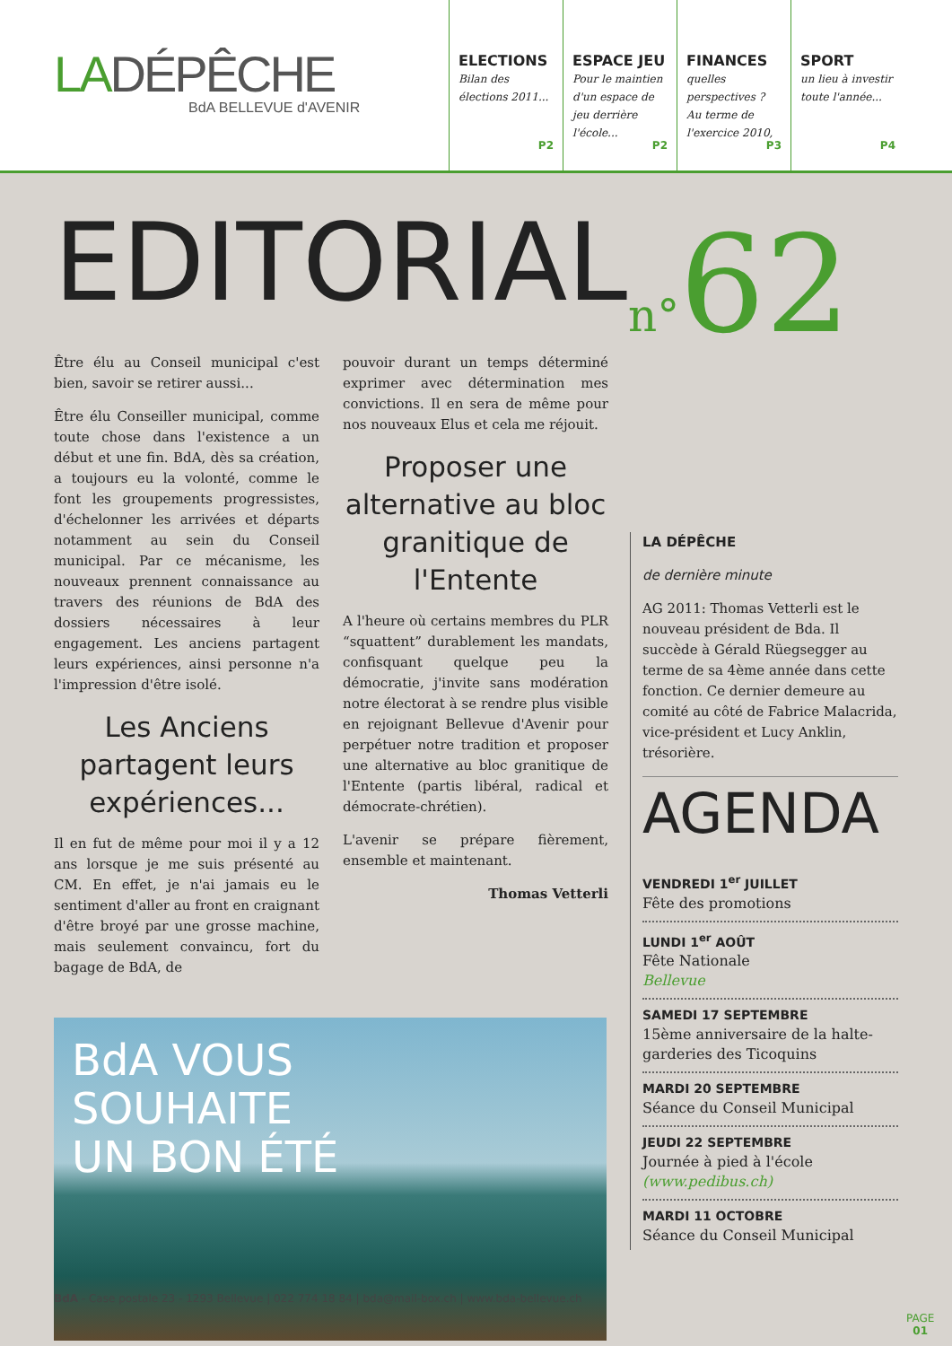LADÉPÊCHE
BdA BELLEVUE d'AVENIR
ELECTIONS
Bilan des élections 2011...
P2
ESPACE JEU
Pour le maintien d'un espace de jeu derrière l'école...
P2
FINANCES
quelles perspectives ? Au terme de l'exercice 2010,
P3
SPORT
un lieu à investir toute l'année...
P4
n°62
EDITORIAL
Être élu au Conseil municipal c'est bien, savoir se retirer aussi...
Être élu Conseiller municipal, comme toute chose dans l'existence a un début et une fin. BdA, dès sa création, a toujours eu la volonté, comme le font les groupements progressistes, d'échelonner les arrivées et départs notamment au sein du Conseil municipal. Par ce mécanisme, les nouveaux prennent connaissance au travers des réunions de BdA des dossiers nécessaires à leur engagement. Les anciens partagent leurs expériences, ainsi personne n'a l'impression d'être isolé.
Les Anciens partagent leurs expériences...
Il en fut de même pour moi il y a 12 ans lorsque je me suis présenté au CM. En effet, je n'ai jamais eu le sentiment d'aller au front en craignant d'être broyé par une grosse machine, mais seulement convaincu, fort du bagage de BdA, de
pouvoir durant un temps déterminé exprimer avec détermination mes convictions. Il en sera de même pour nos nouveaux Elus et cela me réjouit.
Proposer une alternative au bloc granitique de l'Entente
A l'heure où certains membres du PLR “squattent” durablement les mandats, confisquant quelque peu la démocratie, j'invite sans modération notre électorat à se rendre plus visible en rejoignant Bellevue d'Avenir pour perpétuer notre tradition et proposer une alternative au bloc granitique de l'Entente (partis libéral, radical et démocrate-chrétien).
L'avenir se prépare fièrement, ensemble et maintenant.
Thomas Vetterli
BdA VOUS
SOUHAITE
UN BON ÉTÉ
LA DÉPÊCHE
de dernière minute
AG 2011: Thomas Vetterli est le nouveau président de Bda. Il succède à Gérald Rüegsegger au terme de sa 4ème année dans cette fonction. Ce dernier demeure au comité au côté de Fabrice Malacrida, vice-président et Lucy Anklin, trésorière.
AGENDA
VENDREDI 1<sup>er</sup> JUILLET
Fête des promotions
LUNDI 1<sup>er</sup> AOÛT
Fête Nationale
Bellevue
SAMEDI 17 SEPTEMBRE
15ème anniversaire de la halte-garderies des Ticoquins
MARDI 20 SEPTEMBRE
Séance du Conseil Municipal
JEUDI 22 SEPTEMBRE
Journée à pied à l'école
(www.pedibus.ch)
MARDI 11 OCTOBRE
Séance du Conseil Municipal
BdA - Case postale 23 - 1293 Bellevue | 022 774 18 84 | bda@mail-box.ch | www.bda-bellevue.ch
PAGE
01